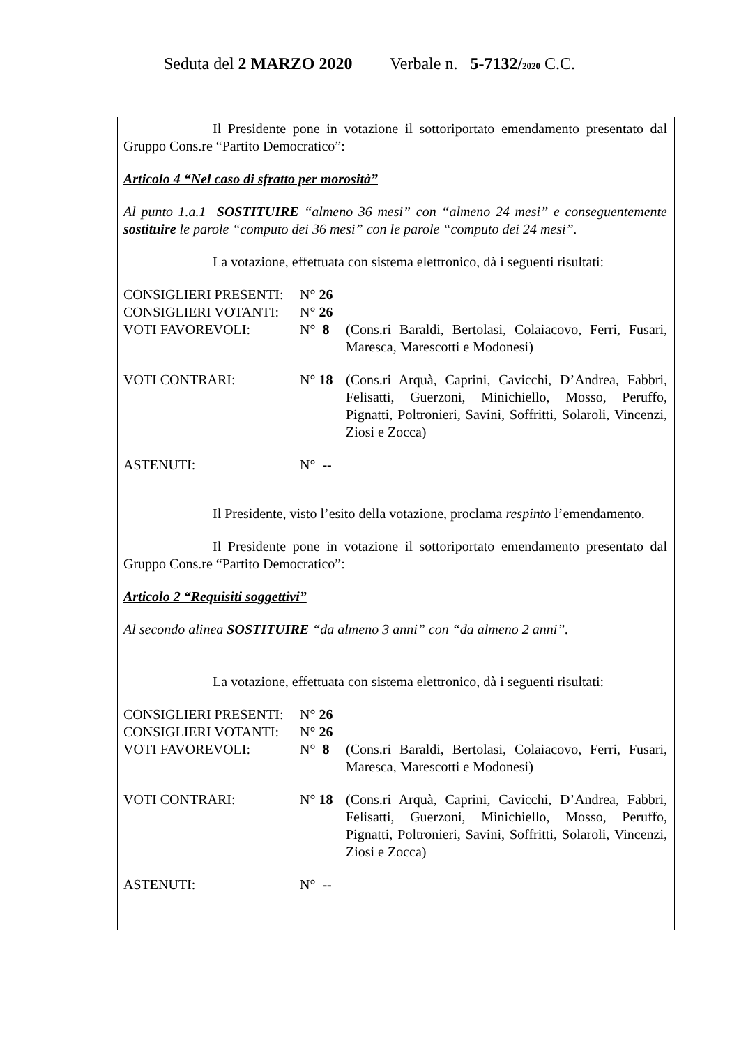Seduta del 2 MARZO 2020 Verbale n. 5-7132/2020 C.C.
Il Presidente pone in votazione il sottoriportato emendamento presentato dal Gruppo Cons.re “Partito Democratico”:
Articolo 4 “Nel caso di sfratto per morosità”
Al punto 1.a.1 SOSTITUIRE “almeno 36 mesi” con “almeno 24 mesi” e conseguentemente sostituire le parole “computo dei 36 mesi” con le parole “computo dei 24 mesi”.
La votazione, effettuata con sistema elettronico, dà i seguenti risultati:
| CONSIGLIERI PRESENTI: | N° 26 | |
| CONSIGLIERI VOTANTI: | N° 26 | |
| VOTI FAVOREVOLI: | N° 8 | (Cons.ri Baraldi, Bertolasi, Colaiacovo, Ferri, Fusari, Maresca, Marescotti e Modonesi) |
| VOTI CONTRARI: | N° 18 | (Cons.ri Arquà, Caprini, Cavicchi, D’Andrea, Fabbri, Felisatti, Guerzoni, Minichiello, Mosso, Peruffo, Pignatti, Poltronieri, Savini, Soffritti, Solaroli, Vincenzi, Ziosi e Zocca) |
| ASTENUTI: | N° -- | |
Il Presidente, visto l’esito della votazione, proclama respinto l’emendamento.
Il Presidente pone in votazione il sottoriportato emendamento presentato dal Gruppo Cons.re “Partito Democratico”:
Articolo 2 “Requisiti soggettivi”
Al secondo alinea SOSTITUIRE “da almeno 3 anni” con “da almeno 2 anni”.
La votazione, effettuata con sistema elettronico, dà i seguenti risultati:
| CONSIGLIERI PRESENTI: | N° 26 | |
| CONSIGLIERI VOTANTI: | N° 26 | |
| VOTI FAVOREVOLI: | N° 8 | (Cons.ri Baraldi, Bertolasi, Colaiacovo, Ferri, Fusari, Maresca, Marescotti e Modonesi) |
| VOTI CONTRARI: | N° 18 | (Cons.ri Arquà, Caprini, Cavicchi, D’Andrea, Fabbri, Felisatti, Guerzoni, Minichiello, Mosso, Peruffo, Pignatti, Poltronieri, Savini, Soffritti, Solaroli, Vincenzi, Ziosi e Zocca) |
| ASTENUTI: | N° -- | |